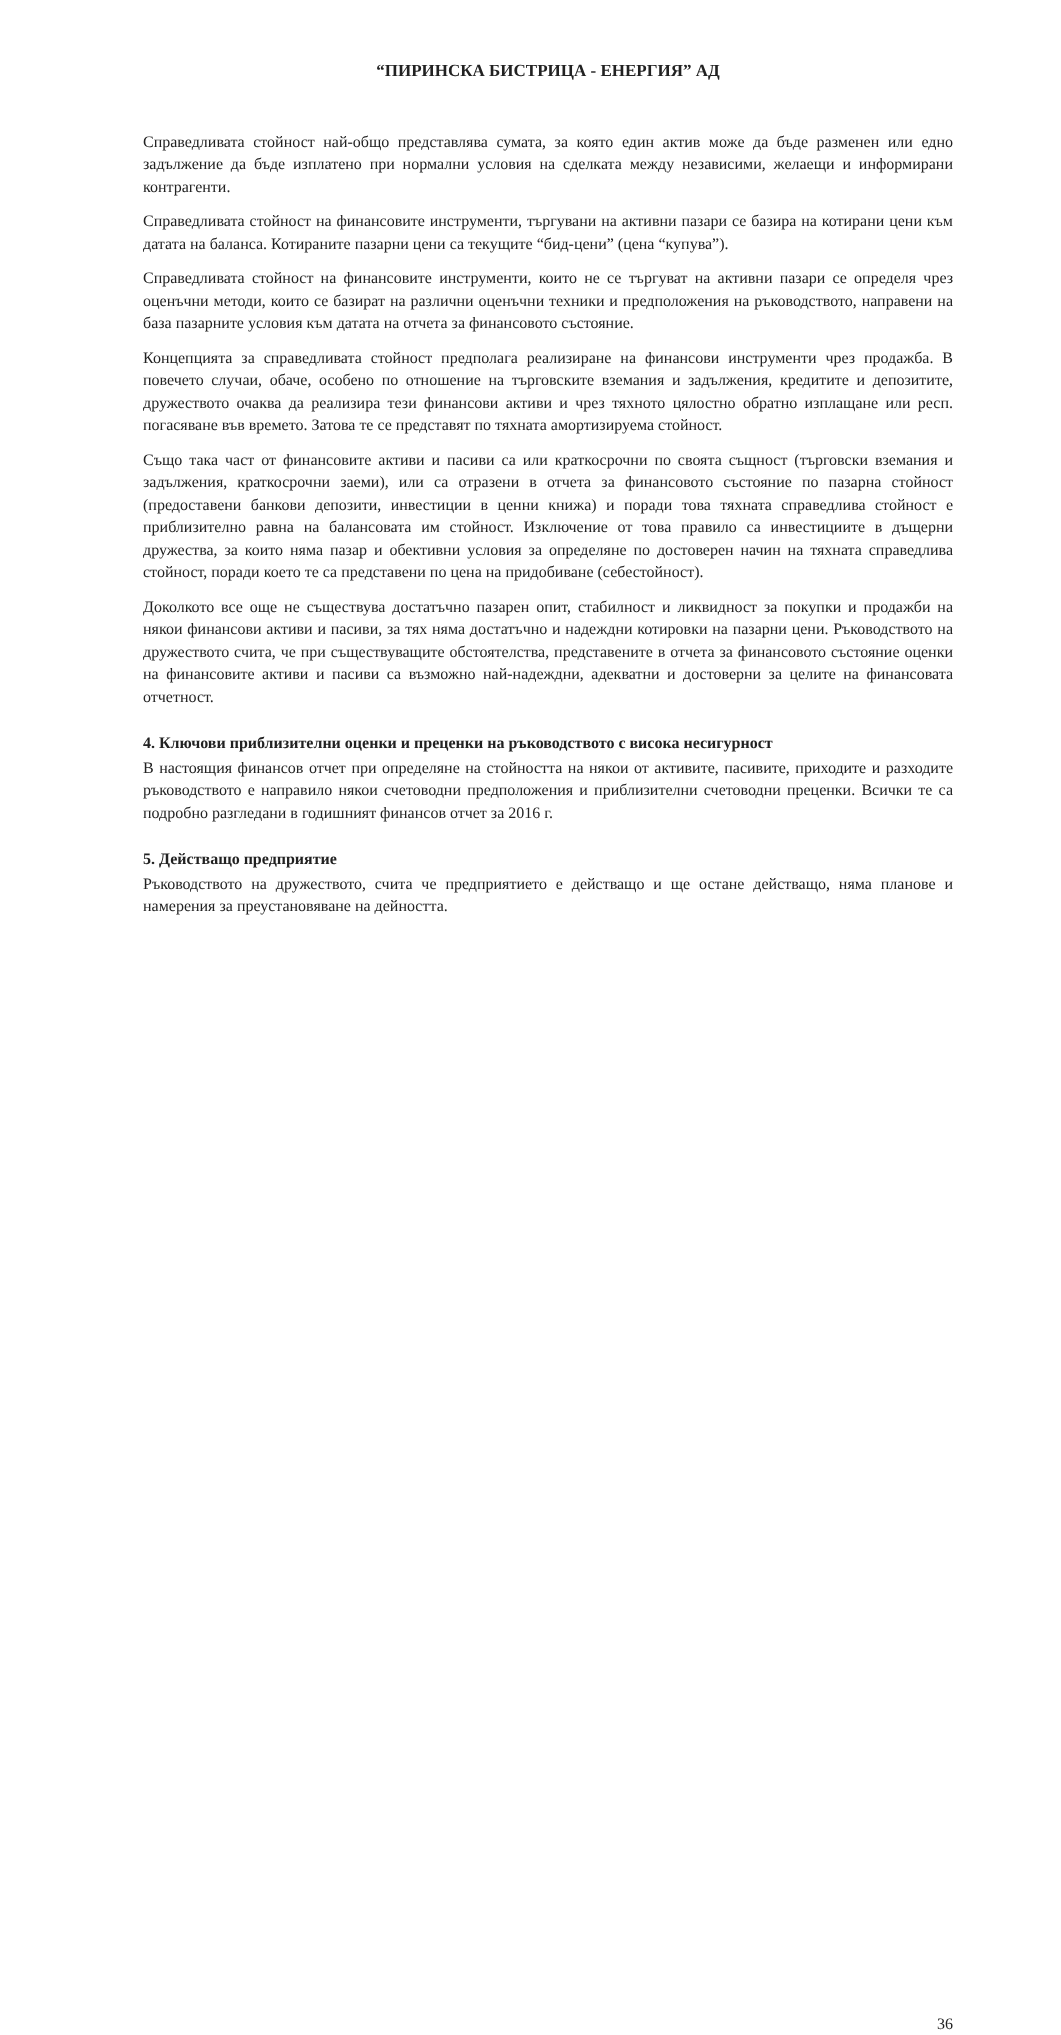“ПИРИНСКА БИСТРИЦА - ЕНЕРГИЯ” АД
Справедливата стойност най-общо представлява сумата, за която един актив може да бъде разменен или едно задължение да бъде изплатено при нормални условия на сделката между независими, желаещи и информирани контрагенти.
Справедливата стойност на финансовите инструменти, търгувани на активни пазари се базира на котирани цени към датата на баланса. Котираните пазарни цени са текущите “бид-цени” (цена “купува”).
Справедливата стойност на финансовите инструменти, които не се търгуват на активни пазари се определя чрез оценъчни методи, които се базират на различни оценъчни техники и предположения на ръководството, направени на база пазарните условия към датата на отчета за финансовото състояние.
Концепцията за справедливата стойност предполага реализиране на финансови инструменти чрез продажба. В повечето случаи, обаче, особено по отношение на търговските вземания и задължения, кредитите и депозитите, дружеството очаква да реализира тези финансови активи и чрез тяхното цялостно обратно изплащане или респ. погасяване във времето. Затова те се представят по тяхната амортизируема стойност.
Също така част от финансовите активи и пасиви са или краткосрочни по своята същност (търговски вземания и задължения, краткосрочни заеми), или са отразени в отчета за финансовото състояние по пазарна стойност (предоставени банкови депозити, инвестиции в ценни книжа) и поради това тяхната справедлива стойност е приблизително равна на балансовата им стойност. Изключение от това правило са инвестициите в дъщерни дружества, за които няма пазар и обективни условия за определяне по достоверен начин на тяхната справедлива стойност, поради което те са представени по цена на придобиване (себестойност).
Доколкото все още не съществува достатъчно пазарен опит, стабилност и ликвидност за покупки и продажби на някои финансови активи и пасиви, за тях няма достатъчно и надеждни котировки на пазарни цени. Ръководството на дружеството счита, че при съществуващите обстоятелства, представените в отчета за финансовото състояние оценки на финансовите активи и пасиви са възможно най-надеждни, адекватни и достоверни за целите на финансовата отчетност.
4. Ключови приблизителни оценки и преценки на ръководството с висока несигурност
В настоящия финансов отчет при определяне на стойността на някои от активите, пасивите, приходите и разходите ръководството е направило някои счетоводни предположения и приблизителни счетоводни преценки. Всички те са подробно разгледани в годишният финансов отчет за 2016 г.
5. Действащо предприятие
Ръководството на дружеството, счита че предприятието е действащо и ще остане действащо, няма планове и намерения за преустановяване на дейността.
36